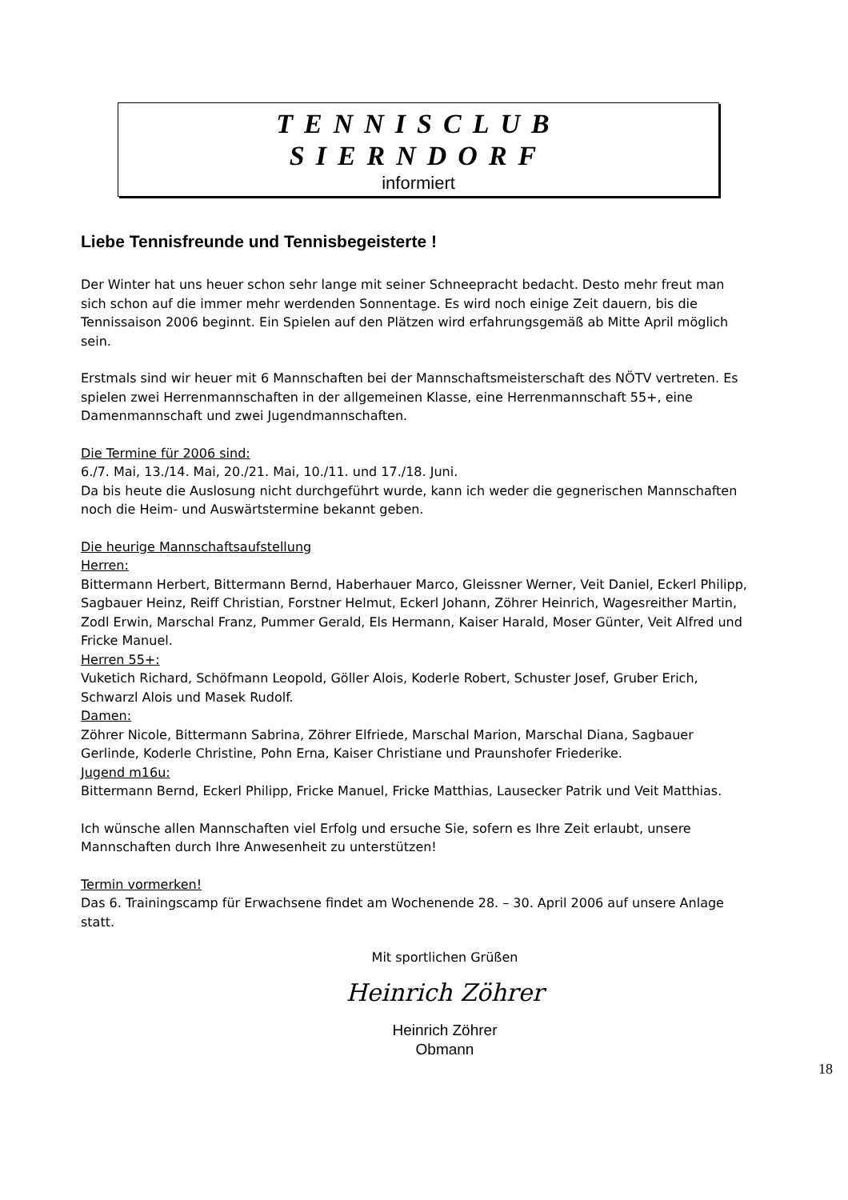TENNISCLUB
SIERNDORF
informiert
Liebe Tennisfreunde und Tennisbegeisterte !
Der Winter hat uns heuer schon sehr lange mit seiner Schneepracht bedacht. Desto mehr freut man sich schon auf die immer mehr werdenden Sonnentage. Es wird noch einige Zeit dauern, bis die Tennissaison 2006 beginnt. Ein Spielen auf den Plätzen wird erfahrungsgemäß ab Mitte April möglich sein.
Erstmals sind wir heuer mit 6 Mannschaften bei der Mannschaftsmeisterschaft des NÖTV vertreten. Es spielen zwei Herrenmannschaften in der allgemeinen Klasse, eine Herrenmannschaft 55+, eine Damenmannschaft und zwei Jugendmannschaften.
Die Termine für 2006 sind:
6./7. Mai, 13./14. Mai, 20./21. Mai, 10./11. und 17./18. Juni.
Da bis heute die Auslosung nicht durchgeführt wurde, kann ich weder die gegnerischen Mannschaften noch die Heim- und Auswärtstermine bekannt geben.
Die heurige Mannschaftsaufstellung
Herren:
Bittermann Herbert, Bittermann Bernd, Haberhauer Marco, Gleissner Werner, Veit Daniel, Eckerl Philipp, Sagbauer Heinz, Reiff Christian, Forstner Helmut, Eckerl Johann, Zöhrer Heinrich, Wagesreither Martin, Zodl Erwin, Marschal Franz, Pummer Gerald, Els Hermann, Kaiser Harald, Moser Günter, Veit Alfred und Fricke Manuel.
Herren 55+:
Vuketich Richard, Schöfmann Leopold, Göller Alois, Koderle Robert, Schuster Josef, Gruber Erich, Schwarzl Alois und Masek Rudolf.
Damen:
Zöhrer Nicole, Bittermann Sabrina, Zöhrer Elfriede, Marschal Marion, Marschal Diana, Sagbauer Gerlinde, Koderle Christine, Pohn Erna, Kaiser Christiane und Praunshofer Friederike.
Jugend m16u:
Bittermann Bernd, Eckerl Philipp, Fricke Manuel, Fricke Matthias, Lausecker Patrik und Veit Matthias.
Ich wünsche allen Mannschaften viel Erfolg und ersuche Sie, sofern es Ihre Zeit erlaubt, unsere Mannschaften durch Ihre Anwesenheit zu unterstützen!
Termin vormerken!
Das 6. Trainingscamp für Erwachsene findet am Wochenende 28. – 30. April 2006 auf unsere Anlage statt.
Mit sportlichen Grüßen
Heinrich Zöhrer
Heinrich Zöhrer
Obmann
18